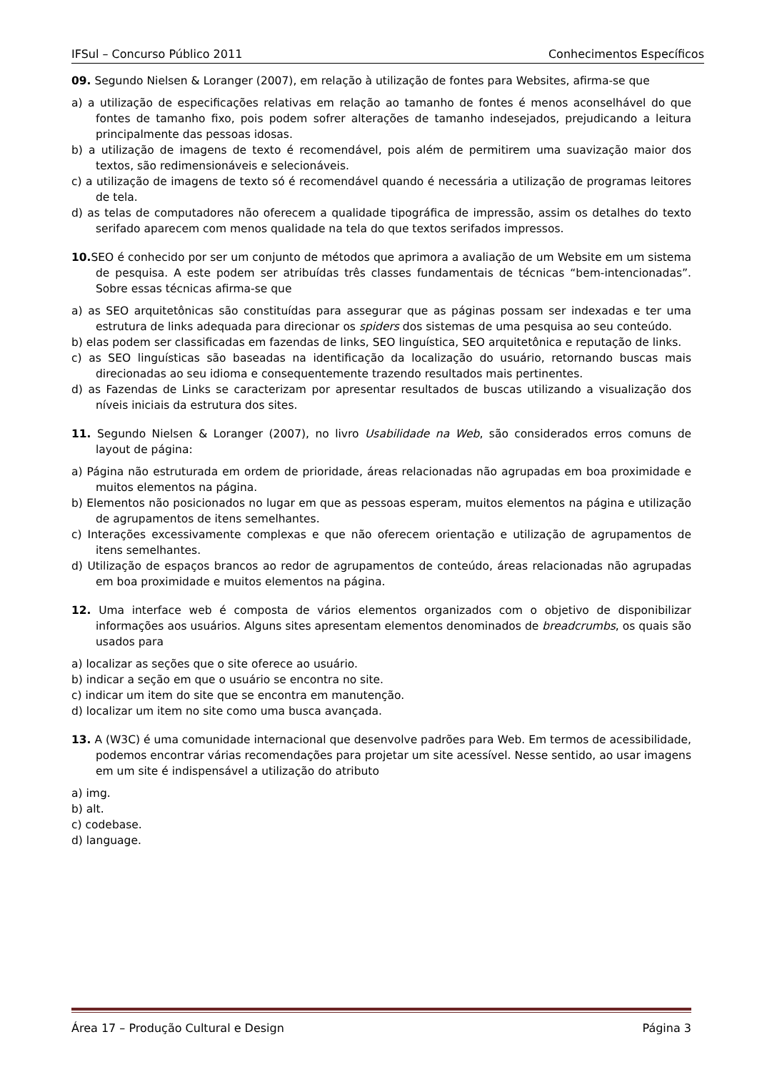IFSul – Concurso Público 2011 Conhecimentos Específicos
09. Segundo Nielsen & Loranger (2007), em relação à utilização de fontes para Websites, afirma-se que
a) a utilização de especificações relativas em relação ao tamanho de fontes é menos aconselhável do que fontes de tamanho fixo, pois podem sofrer alterações de tamanho indesejados, prejudicando a leitura principalmente das pessoas idosas.
b) a utilização de imagens de texto é recomendável, pois além de permitirem uma suavização maior dos textos, são redimensionáveis e selecionáveis.
c) a utilização de imagens de texto só é recomendável quando é necessária a utilização de programas leitores de tela.
d) as telas de computadores não oferecem a qualidade tipográfica de impressão, assim os detalhes do texto serifado aparecem com menos qualidade na tela do que textos serifados impressos.
10. SEO é conhecido por ser um conjunto de métodos que aprimora a avaliação de um Website em um sistema de pesquisa. A este podem ser atribuídas três classes fundamentais de técnicas “bem-intencionadas”. Sobre essas técnicas afirma-se que
a) as SEO arquitetônicas são constituídas para assegurar que as páginas possam ser indexadas e ter uma estrutura de links adequada para direcionar os spiders dos sistemas de uma pesquisa ao seu conteúdo.
b) elas podem ser classificadas em fazendas de links, SEO linguística, SEO arquitetônica e reputação de links.
c) as SEO linguísticas são baseadas na identificação da localização do usuário, retornando buscas mais direcionadas ao seu idioma e consequentemente trazendo resultados mais pertinentes.
d) as Fazendas de Links se caracterizam por apresentar resultados de buscas utilizando a visualização dos níveis iniciais da estrutura dos sites.
11. Segundo Nielsen & Loranger (2007), no livro Usabilidade na Web, são considerados erros comuns de layout de página:
a) Página não estruturada em ordem de prioridade, áreas relacionadas não agrupadas em boa proximidade e muitos elementos na página.
b) Elementos não posicionados no lugar em que as pessoas esperam, muitos elementos na página e utilização de agrupamentos de itens semelhantes.
c) Interações excessivamente complexas e que não oferecem orientação e utilização de agrupamentos de itens semelhantes.
d) Utilização de espaços brancos ao redor de agrupamentos de conteúdo, áreas relacionadas não agrupadas em boa proximidade e muitos elementos na página.
12. Uma interface web é composta de vários elementos organizados com o objetivo de disponibilizar informações aos usuários. Alguns sites apresentam elementos denominados de breadcrumbs, os quais são usados para
a) localizar as seções que o site oferece ao usuário.
b) indicar a seção em que o usuário se encontra no site.
c) indicar um item do site que se encontra em manutenção.
d) localizar um item no site como uma busca avançada.
13. A (W3C) é uma comunidade internacional que desenvolve padrões para Web. Em termos de acessibilidade, podemos encontrar várias recomendações para projetar um site acessível. Nesse sentido, ao usar imagens em um site é indispensável a utilização do atributo
a) img.
b) alt.
c) codebase.
d) language.
Área 17 – Produção Cultural e Design Página 3